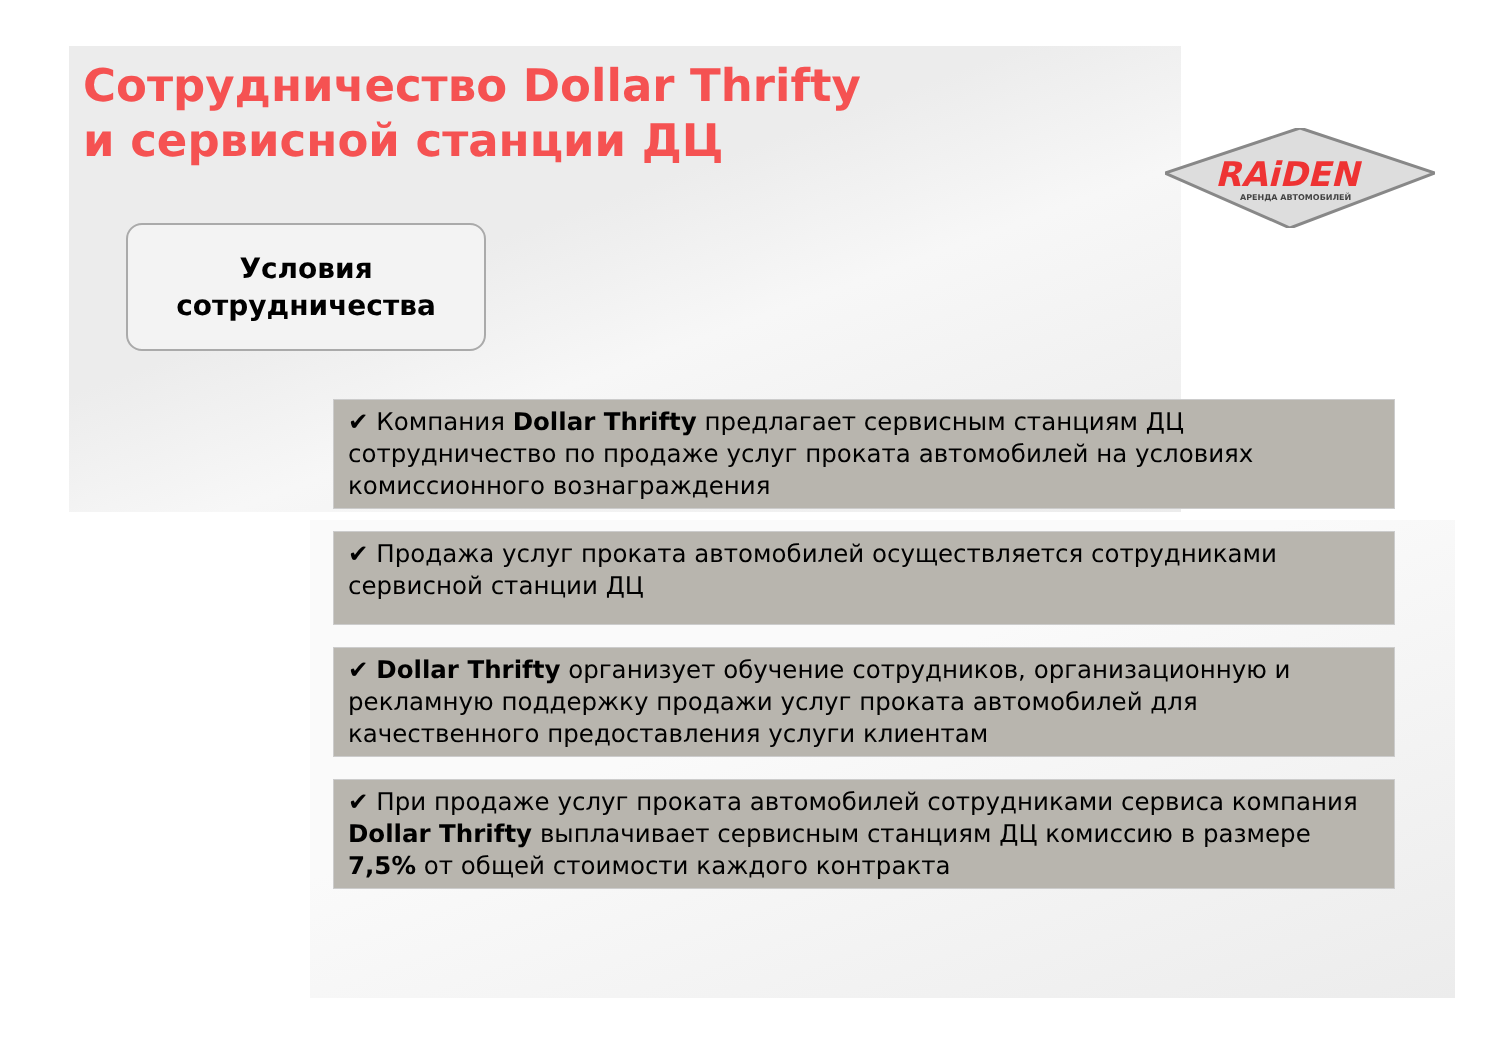Сотрудничество Dollar Thrifty
и сервисной станции ДЦ
RAiDEN
АРЕНДА АВТОМОБИЛЕЙ
Условия
сотрудничества
✔ Компания Dollar Thrifty предлагает сервисным станциям ДЦ сотрудничество по продаже услуг проката автомобилей на условиях комиссионного вознаграждения
✔ Продажа услуг проката автомобилей осуществляется сотрудниками сервисной станции ДЦ
✔ Dollar Thrifty организует обучение сотрудников, организационную и рекламную поддержку продажи услуг проката автомобилей для качественного предоставления услуги клиентам
✔ При продаже услуг проката автомобилей сотрудниками сервиса компания Dollar Thrifty выплачивает сервисным станциям ДЦ комиссию в размере 7,5% от общей стоимости каждого контракта